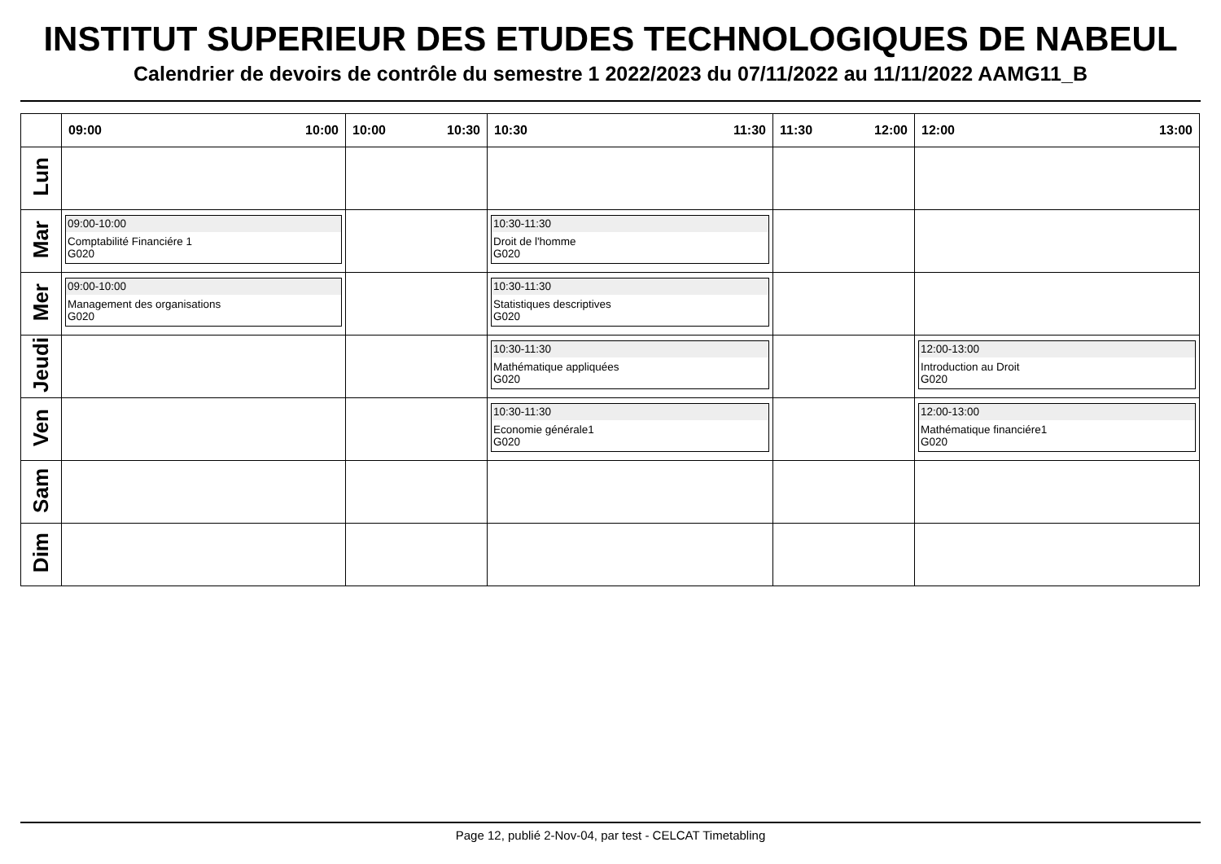INSTITUT SUPERIEUR DES ETUDES TECHNOLOGIQUES DE NABEUL
Calendrier de devoirs de contrôle du semestre 1 2022/2023 du 07/11/2022 au 11/11/2022 AAMG11_B
| | 09:00 10:00 | 10:00 10:30 | 10:30 11:30 | 11:30 12:00 | 12:00 13:00 |
| --- | --- | --- | --- | --- | --- |
| Lun | | | | | |
| Mar | 09:00-10:00 Comptabilité Financiére 1 G020 | | 10:30-11:30 Droit de l'homme G020 | | |
| Mer | 09:00-10:00 Management des organisations G020 | | 10:30-11:30 Statistiques descriptives G020 | | |
| Jeudi | | | 10:30-11:30 Mathématique appliquées G020 | | 12:00-13:00 Introduction au Droit G020 |
| Ven | | | 10:30-11:30 Economie générale1 G020 | | 12:00-13:00 Mathématique financiére1 G020 |
| Sam | | | | | |
| Dim | | | | | |
Page 12, publié 2-Nov-04, par test - CELCAT Timetabling